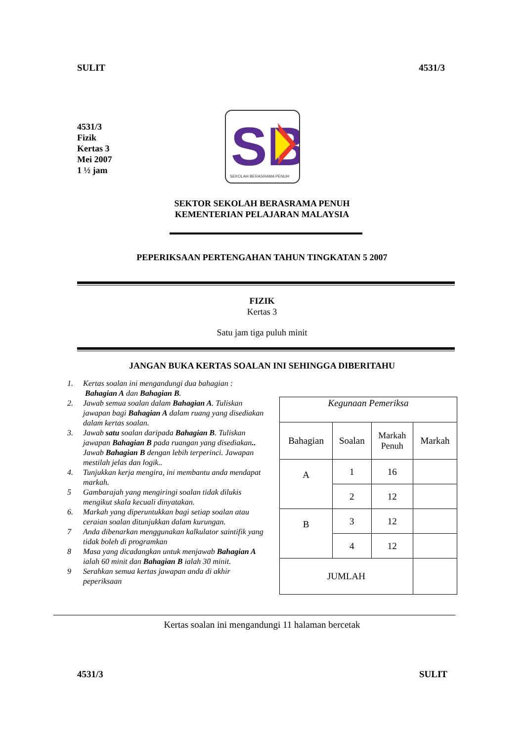SULIT 4531/3
4531/3
Fizik
Kertas 3
Mei 2007
1 ½ jam
SB
SEKOLAH BERASRAMA PENUH
SEKTOR SEKOLAH BERASRAMA PENUH
KEMENTERIAN PELAJARAN MALAYSIA
PEPERIKSAAN PERTENGAHAN TAHUN TINGKATAN 5 2007
FIZIK
Kertas 3
Satu jam tiga puluh minit
JANGAN BUKA KERTAS SOALAN INI SEHINGGA DIBERITAHU
1. Kertas soalan ini mengandungi dua bahagian :
Bahagian A dan Bahagian B.
2. Jawab semua soalan dalam Bahagian A. Tuliskan jawapan bagi Bahagian A dalam ruang yang disediakan dalam kertas soalan.
3. Jawab satu soalan daripada Bahagian B. Tuliskan jawapan Bahagian B pada ruangan yang disediakan..
Jawab Bahagian B dengan lebih terperinci. Jawapan mestilah jelas dan logik..
4. Tunjukkan kerja mengira, ini membantu anda mendapat markah.
5 Gambarajah yang mengiringi soalan tidak dilukis mengikut skala kecuali dinyatakan.
6. Markah yang diperuntukkan bagi setiap soalan atau ceraian soalan ditunjukkan dalam kurungan.
7 Anda dibenarkan menggunakan kalkulator saintifik yang tidak boleh di programkan
8 Masa yang dicadangkan untuk menjawab Bahagian A ialah 60 minit dan Bahagian B ialah 30 minit.
9 Serahkan semua kertas jawapan anda di akhir peperiksaan
| Kegunaan Pemeriksa | | | |
| Bahagian | Soalan | Markah Penuh | Markah |
| A | 1 | 16 | |
| | 2 | 12 | |
| B | 3 | 12 | |
| | 4 | 12 | |
| JUMLAH | | | |
Kertas soalan ini mengandungi 11 halaman bercetak
4531/3 SULIT